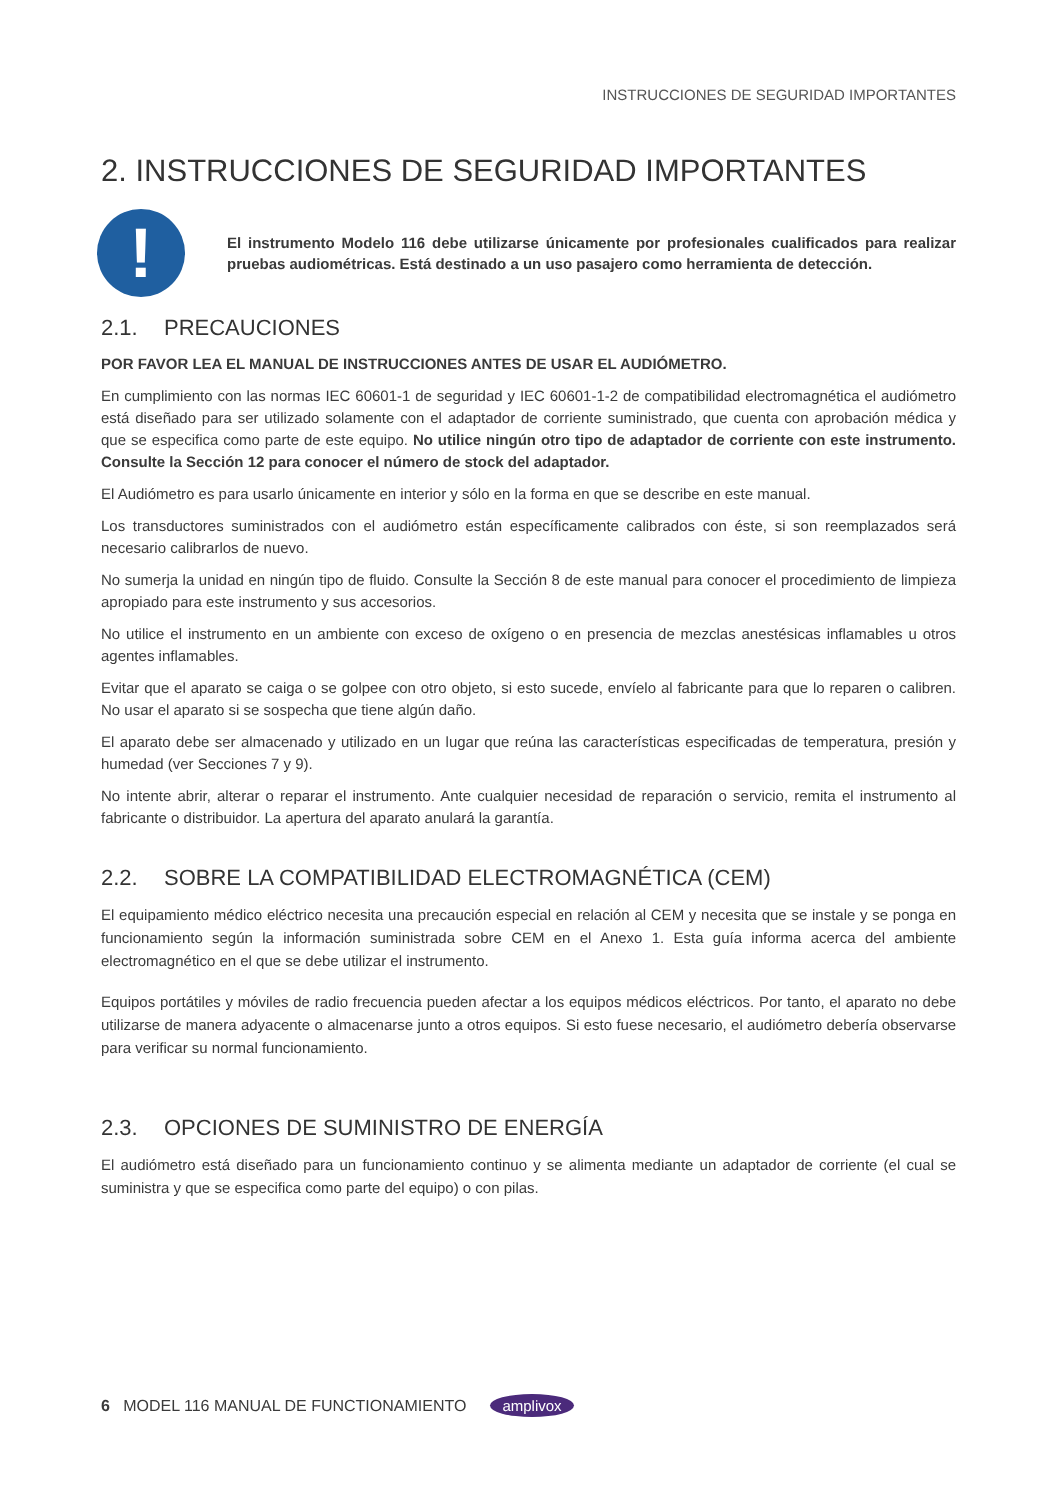INSTRUCCIONES DE SEGURIDAD IMPORTANTES
2. INSTRUCCIONES DE SEGURIDAD IMPORTANTES
!
El instrumento Modelo 116 debe utilizarse únicamente por profesionales cualificados para realizar pruebas audiométricas. Está destinado a un uso pasajero como herramienta de detección.
2.1. PRECAUCIONES
POR FAVOR LEA EL MANUAL DE INSTRUCCIONES ANTES DE USAR EL AUDIÓMETRO.
En cumplimiento con las normas IEC 60601-1 de seguridad y IEC 60601-1-2 de compatibilidad electromagnética el audiómetro está diseñado para ser utilizado solamente con el adaptador de corriente suministrado, que cuenta con aprobación médica y que se especifica como parte de este equipo. No utilice ningún otro tipo de adaptador de corriente con este instrumento. Consulte la Sección 12 para conocer el número de stock del adaptador.
El Audiómetro es para usarlo únicamente en interior y sólo en la forma en que se describe en este manual.
Los transductores suministrados con el audiómetro están específicamente calibrados con éste, si son reemplazados será necesario calibrarlos de nuevo.
No sumerja la unidad en ningún tipo de fluido. Consulte la Sección 8 de este manual para conocer el procedimiento de limpieza apropiado para este instrumento y sus accesorios.
No utilice el instrumento en un ambiente con exceso de oxígeno o en presencia de mezclas anestésicas inflamables u otros agentes inflamables.
Evitar que el aparato se caiga o se golpee con otro objeto, si esto sucede, envíelo al fabricante para que lo reparen o calibren. No usar el aparato si se sospecha que tiene algún daño.
El aparato debe ser almacenado y utilizado en un lugar que reúna las características especificadas de temperatura, presión y humedad (ver Secciones 7 y 9).
No intente abrir, alterar o reparar el instrumento. Ante cualquier necesidad de reparación o servicio, remita el instrumento al fabricante o distribuidor. La apertura del aparato anulará la garantía.
2.2. SOBRE LA COMPATIBILIDAD ELECTROMAGNÉTICA (CEM)
El equipamiento médico eléctrico necesita una precaución especial en relación al CEM y necesita que se instale y se ponga en funcionamiento según la información suministrada sobre CEM en el Anexo 1. Esta guía informa acerca del ambiente electromagnético en el que se debe utilizar el instrumento.
Equipos portátiles y móviles de radio frecuencia pueden afectar a los equipos médicos eléctricos. Por tanto, el aparato no debe utilizarse de manera adyacente o almacenarse junto a otros equipos. Si esto fuese necesario, el audiómetro debería observarse para verificar su normal funcionamiento.
2.3. OPCIONES DE SUMINISTRO DE ENERGÍA
El audiómetro está diseñado para un funcionamiento continuo y se alimenta mediante un adaptador de corriente (el cual se suministra y que se especifica como parte del equipo) o con pilas.
6 MODEL 116 MANUAL DE FUNCTIONAMIENTO amplivox